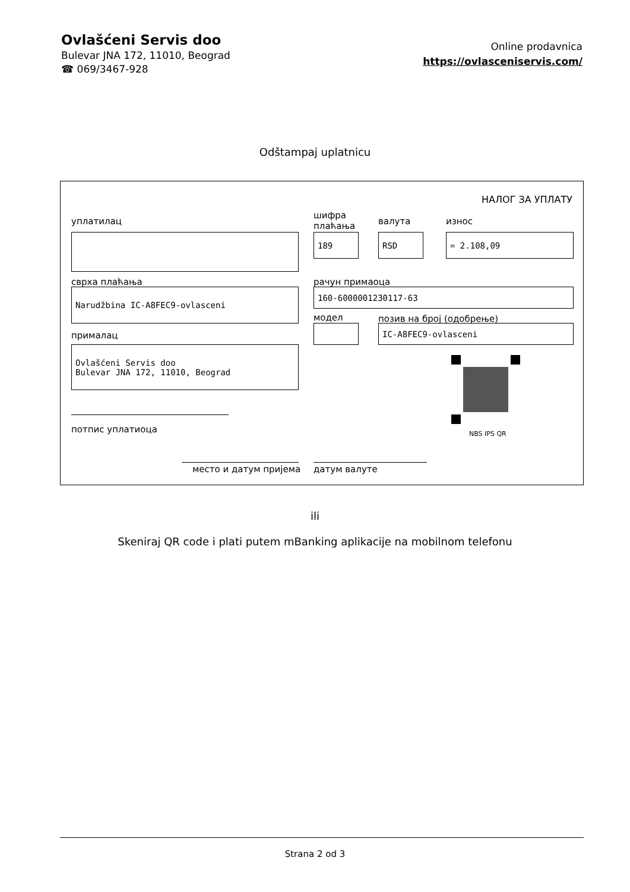Ovlašćeni Servis doo
Bulevar JNA 172, 11010, Beograd
☎ 069/3467-928
Online prodavnica
https://ovlasceniservis.com/
Odštampaj uplatnicu
НАЛОГ ЗА УПЛАТУ
уплатилац
шифра
плаћања
валута износ
189 RSD = 2.108,09
сврха плаћања рачун примаоца
Narudžbina IC-A8FEC9-ovlasceni 160-6000001230117-63
модел позив на број (одобрење)
IC-A8FEC9-ovlasceni
прималац
Ovlašćeni Servis doo
Bulevar JNA 172, 11010, Beograd
NBS IPS QR
потпис уплатиоца
место и датум пријема датум валуте
ili
Skeniraj QR code i plati putem mBanking aplikacije na mobilnom telefonu
Strana 2 od 3